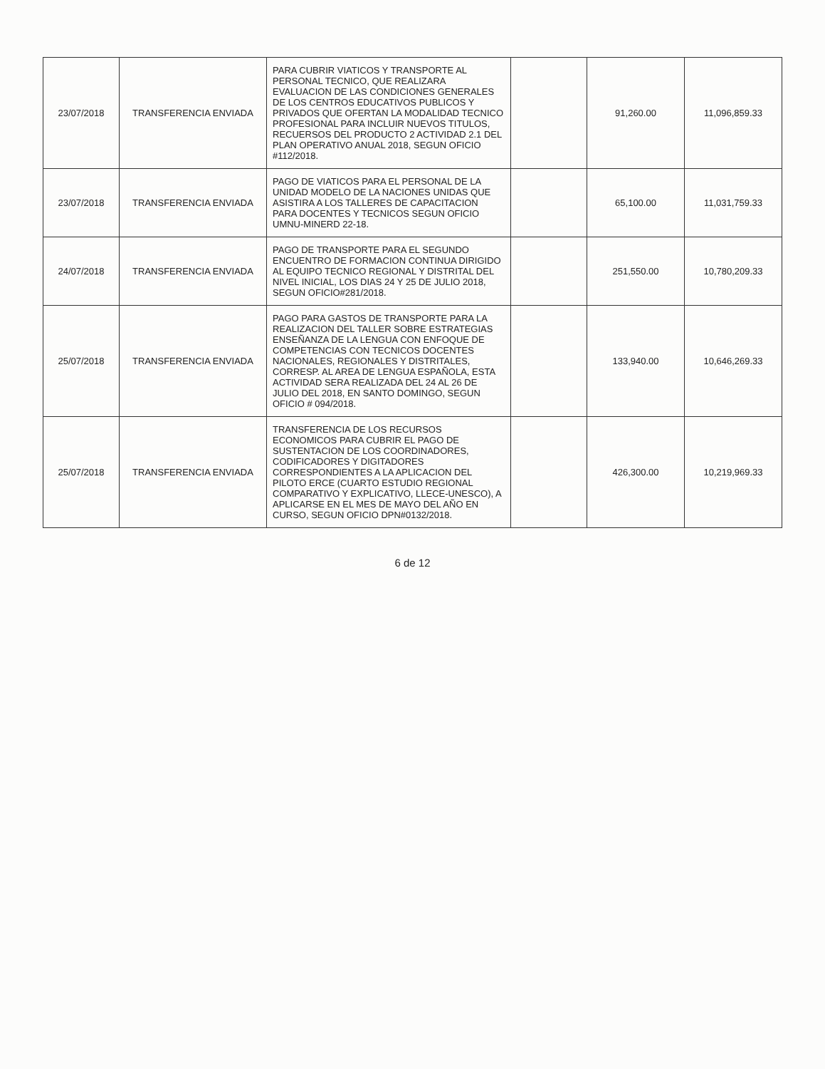| 23/07/2018 | TRANSFERENCIA ENVIADA | PARA CUBRIR VIATICOS Y TRANSPORTE AL PERSONAL TECNICO, QUE REALIZARA EVALUACION DE LAS CONDICIONES GENERALES DE LOS CENTROS EDUCATIVOS PUBLICOS Y PRIVADOS QUE OFERTAN LA MODALIDAD TECNICO PROFESIONAL PARA INCLUIR NUEVOS TITULOS, RECUERSOS DEL PRODUCTO 2 ACTIVIDAD 2.1 DEL PLAN OPERATIVO ANUAL 2018, SEGUN OFICIO #112/2018. | | 91,260.00 | 11,096,859.33 |
| 23/07/2018 | TRANSFERENCIA ENVIADA | PAGO DE VIATICOS PARA EL PERSONAL DE LA UNIDAD MODELO DE LA NACIONES UNIDAS QUE ASISTIRA A LOS TALLERES DE CAPACITACION PARA DOCENTES Y TECNICOS SEGUN OFICIO UMNU-MINERD 22-18. | | 65,100.00 | 11,031,759.33 |
| 24/07/2018 | TRANSFERENCIA ENVIADA | PAGO DE TRANSPORTE PARA EL SEGUNDO ENCUENTRO DE FORMACION CONTINUA DIRIGIDO AL EQUIPO TECNICO REGIONAL Y DISTRITAL DEL NIVEL INICIAL, LOS DIAS 24 Y 25 DE JULIO 2018, SEGUN OFICIO#281/2018. | | 251,550.00 | 10,780,209.33 |
| 25/07/2018 | TRANSFERENCIA ENVIADA | PAGO PARA GASTOS DE TRANSPORTE PARA LA REALIZACION DEL TALLER SOBRE ESTRATEGIAS ENSEÑANZA DE LA LENGUA CON ENFOQUE DE COMPETENCIAS CON TECNICOS DOCENTES NACIONALES, REGIONALES Y DISTRITALES, CORRESP. AL AREA DE LENGUA ESPAÑOLA, ESTA ACTIVIDAD SERA REALIZADA DEL 24 AL 26 DE JULIO DEL 2018, EN SANTO DOMINGO, SEGUN OFICIO # 094/2018. | | 133,940.00 | 10,646,269.33 |
| 25/07/2018 | TRANSFERENCIA ENVIADA | TRANSFERENCIA DE LOS RECURSOS ECONOMICOS PARA CUBRIR EL PAGO DE SUSTENTACION DE LOS COORDINADORES, CODIFICADORES Y DIGITADORES CORRESPONDIENTES A LA APLICACION DEL PILOTO ERCE (CUARTO ESTUDIO REGIONAL COMPARATIVO Y EXPLICATIVO, LLECE-UNESCO), A APLICARSE EN EL MES DE MAYO DEL AÑO EN CURSO, SEGUN OFICIO DPN#0132/2018. | | 426,300.00 | 10,219,969.33 |
6 de 12